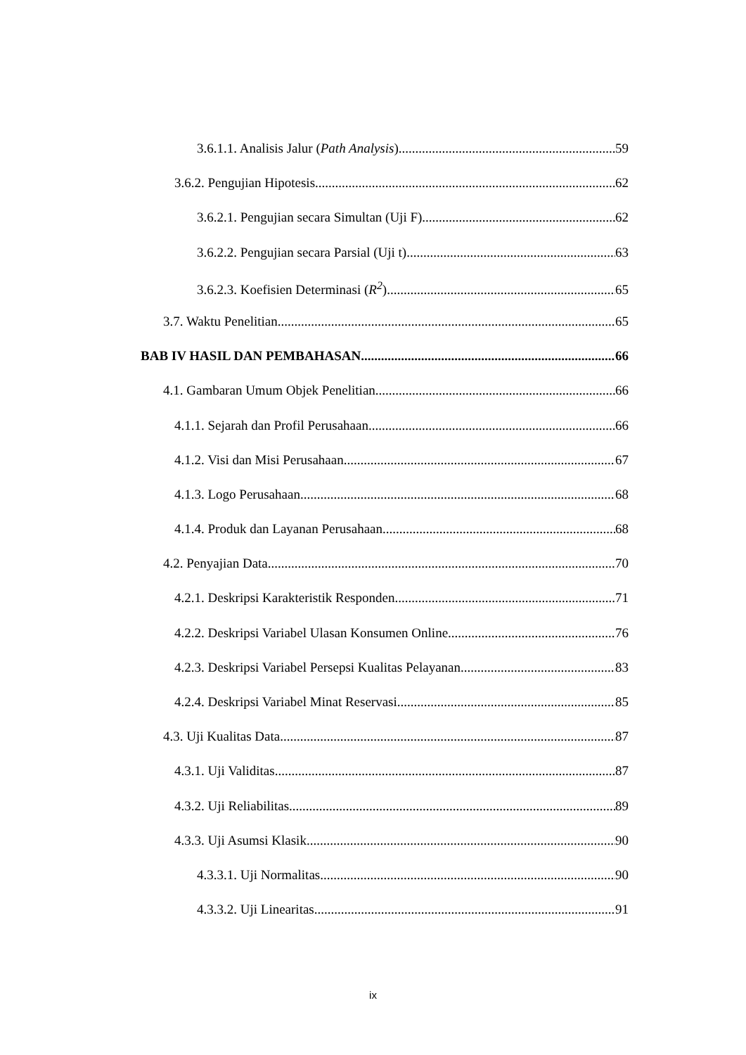3.6.1.1. Analisis Jalur (Path Analysis) 59
3.6.2. Pengujian Hipotesis 62
3.6.2.1. Pengujian secara Simultan (Uji F) 62
3.6.2.2. Pengujian secara Parsial (Uji t) 63
3.6.2.3. Koefisien Determinasi (R<sup>2</sup>) 65
3.7. Waktu Penelitian 65
BAB IV HASIL DAN PEMBAHASAN 66
4.1. Gambaran Umum Objek Penelitian 66
4.1.1. Sejarah dan Profil Perusahaan 66
4.1.2. Visi dan Misi Perusahaan 67
4.1.3. Logo Perusahaan 68
4.1.4. Produk dan Layanan Perusahaan 68
4.2. Penyajian Data 70
4.2.1. Deskripsi Karakteristik Responden 71
4.2.2. Deskripsi Variabel Ulasan Konsumen Online 76
4.2.3. Deskripsi Variabel Persepsi Kualitas Pelayanan 83
4.2.4. Deskripsi Variabel Minat Reservasi 85
4.3. Uji Kualitas Data 87
4.3.1. Uji Validitas 87
4.3.2. Uji Reliabilitas 89
4.3.3. Uji Asumsi Klasik 90
4.3.3.1. Uji Normalitas 90
4.3.3.2. Uji Linearitas 91
ix